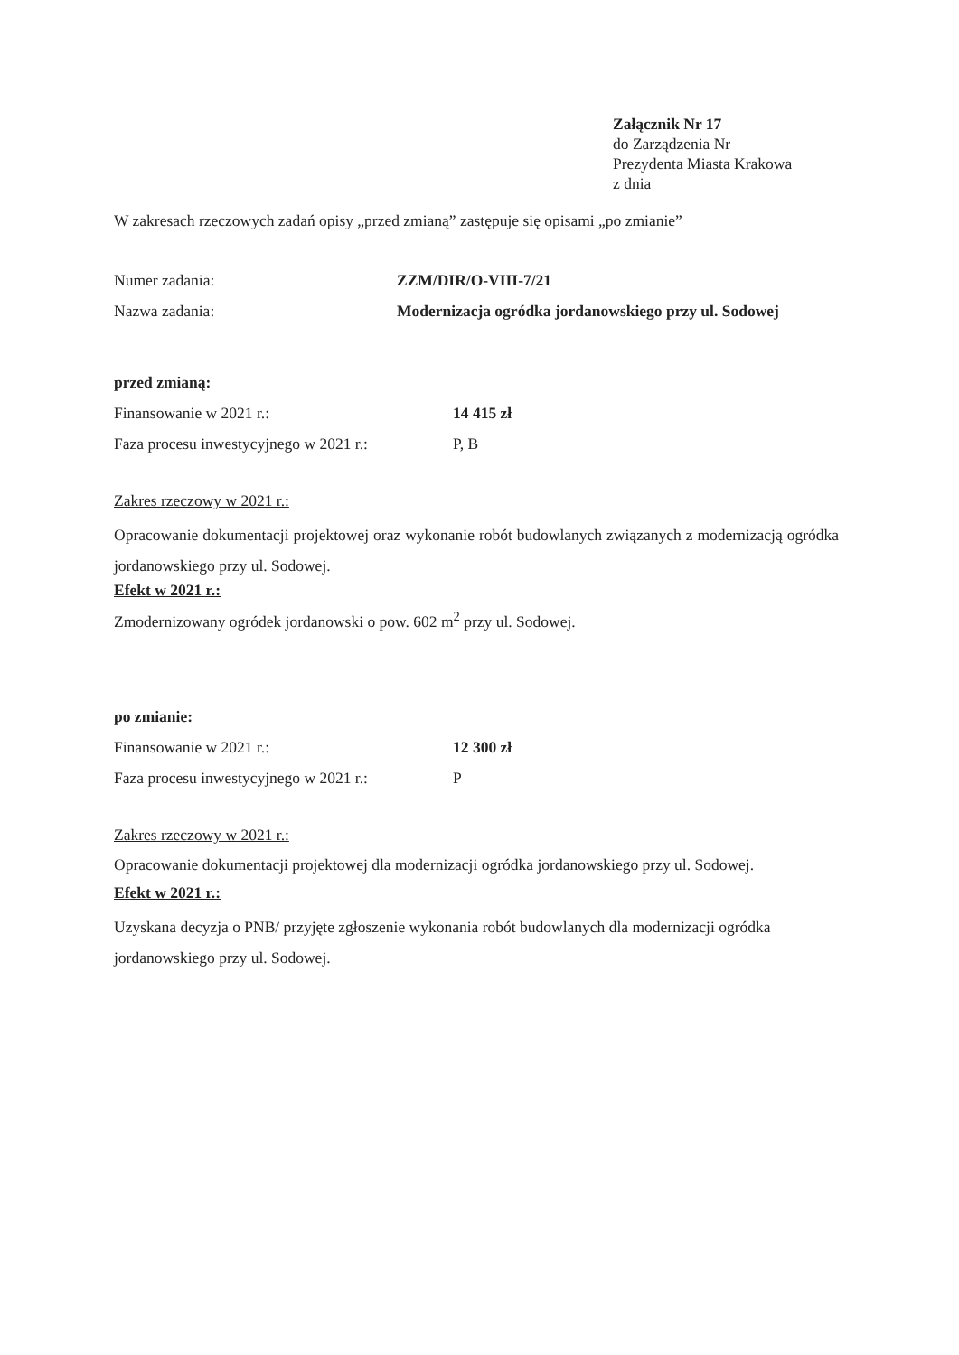Załącznik Nr 17
do Zarządzenia Nr
Prezydenta Miasta Krakowa
z dnia
W zakresach rzeczowych zadań opisy „przed zmianą” zastępuje się opisami „po zmianie”
Numer zadania: ZZM/DIR/O-VIII-7/21
Nazwa zadania: Modernizacja ogródka jordanowskiego przy ul. Sodowej
przed zmianą:
Finansowanie w 2021 r.: 14 415 zł
Faza procesu inwestycyjnego w 2021 r.: P, B
Zakres rzeczowy w 2021 r.:
Opracowanie dokumentacji projektowej oraz wykonanie robót budowlanych związanych z modernizacją ogródka jordanowskiego przy ul. Sodowej.
Efekt w 2021 r.:
Zmodernizowany ogródek jordanowski o pow. 602 m<sup>2</sup> przy ul. Sodowej.
po zmianie:
Finansowanie w 2021 r.: 12 300 zł
Faza procesu inwestycyjnego w 2021 r.: P
Zakres rzeczowy w 2021 r.:
Opracowanie dokumentacji projektowej dla modernizacji ogródka jordanowskiego przy ul. Sodowej.
Efekt w 2021 r.:
Uzyskana decyzja o PNB/ przyjęte zgłoszenie wykonania robót budowlanych dla modernizacji ogródka jordanowskiego przy ul. Sodowej.